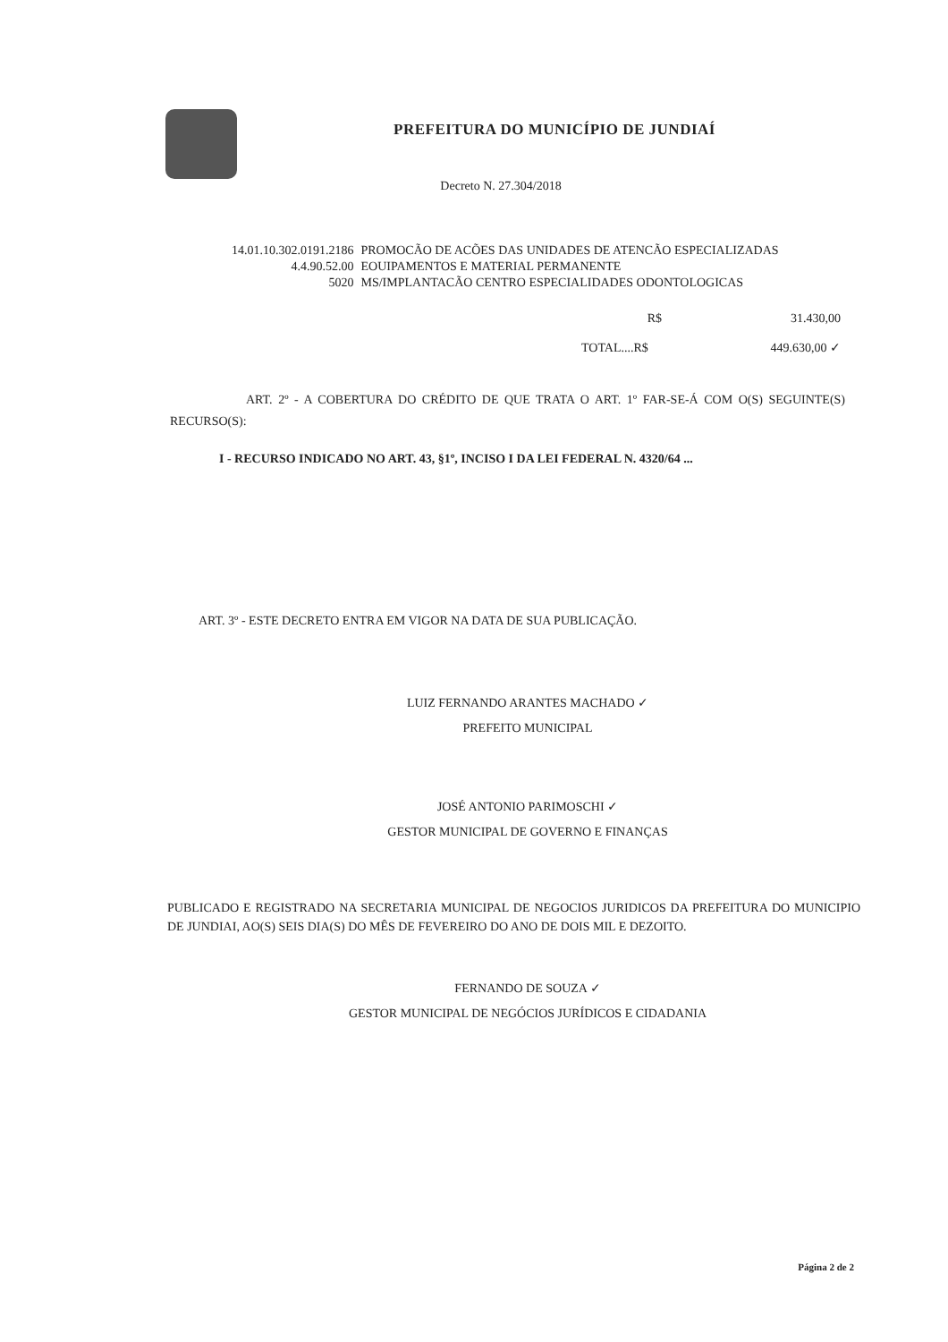PREFEITURA DO MUNICÍPIO DE JUNDIAÍ
Decreto N. 27.304/2018
| 14.01.10.302.0191.2186 | PROMOCÃO DE ACÕES DAS UNIDADES DE ATENCÃO ESPECIALIZADAS |
| 4.4.90.52.00 | EOUIPAMENTOS E MATERIAL PERMANENTE |
| 5020 | MS/IMPLANTACÃO CENTRO ESPECIALIDADES ODONTOLOGICAS |
| R$ | 31.430,00 |
| TOTAL....R$ | 449.630,00 ✓ |
ART. 2º - A COBERTURA DO CRÉDITO DE QUE TRATA O ART. 1º FAR-SE-Á COM O(S) SEGUINTE(S) RECURSO(S):
I - RECURSO INDICADO NO ART. 43, §1º, INCISO I DA LEI FEDERAL N. 4320/64 ...
ART. 3º - ESTE DECRETO ENTRA EM VIGOR NA DATA DE SUA PUBLICAÇÃO.
LUIZ FERNANDO ARANTES MACHADO ✓
PREFEITO MUNICIPAL
JOSÉ ANTONIO PARIMOSCHI ✓
GESTOR MUNICIPAL DE GOVERNO E FINANÇAS
PUBLICADO E REGISTRADO NA SECRETARIA MUNICIPAL DE NEGOCIOS JURIDICOS DA PREFEITURA DO MUNICIPIO DE JUNDIAI, AO(S) SEIS DIA(S) DO MÊS DE FEVEREIRO DO ANO DE DOIS MIL E DEZOITO.
FERNANDO DE SOUZA ✓
GESTOR MUNICIPAL DE NEGÓCIOS JURÍDICOS E CIDADANIA
Página 2 de 2